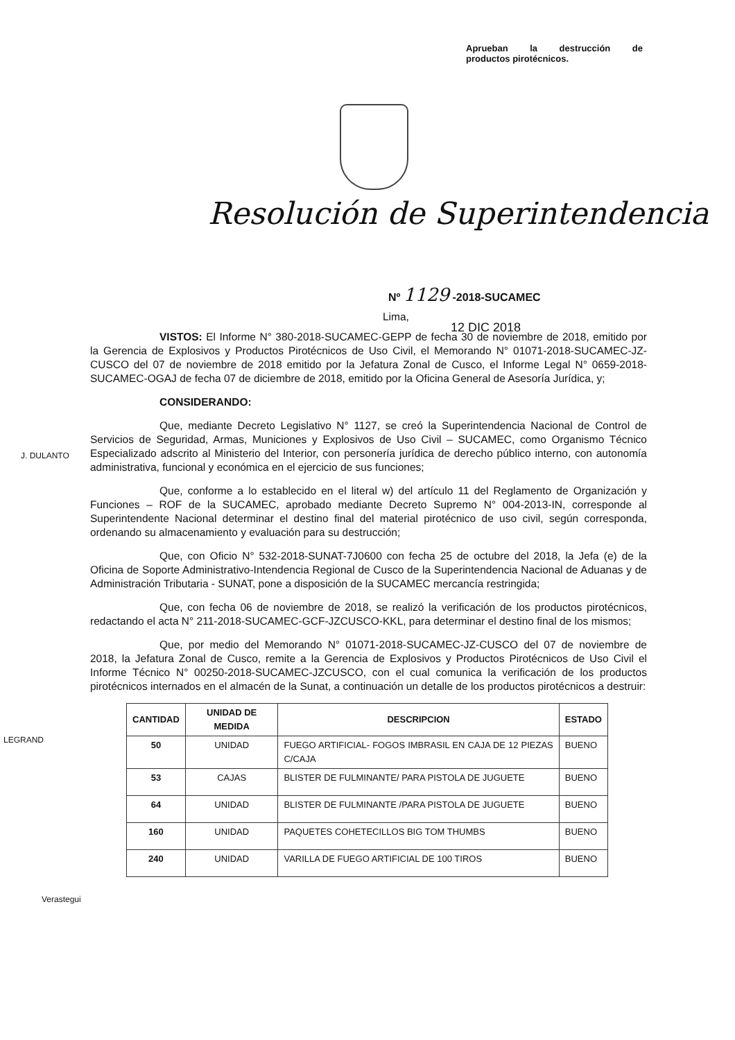Aprueban la destrucción de
productos pirotécnicos.
Resolución de Superintendencia
Nº 1129 -2018-SUCAMEC
Lima,
12 DIC 2018
J. DULANTO
LEGRAND
Verastegui
VISTOS: El Informe N° 380-2018-SUCAMEC-GEPP de fecha 30 de noviembre de 2018, emitido por la Gerencia de Explosivos y Productos Pirotécnicos de Uso Civil, el Memorando N° 01071-2018-SUCAMEC-JZ-CUSCO del 07 de noviembre de 2018 emitido por la Jefatura Zonal de Cusco, el Informe Legal N° 0659-2018-SUCAMEC-OGAJ de fecha 07 de diciembre de 2018, emitido por la Oficina General de Asesoría Jurídica, y;
CONSIDERANDO:
Que, mediante Decreto Legislativo N° 1127, se creó la Superintendencia Nacional de Control de Servicios de Seguridad, Armas, Municiones y Explosivos de Uso Civil – SUCAMEC, como Organismo Técnico Especializado adscrito al Ministerio del Interior, con personería jurídica de derecho público interno, con autonomía administrativa, funcional y económica en el ejercicio de sus funciones;
Que, conforme a lo establecido en el literal w) del artículo 11 del Reglamento de Organización y Funciones – ROF de la SUCAMEC, aprobado mediante Decreto Supremo N° 004-2013-IN, corresponde al Superintendente Nacional determinar el destino final del material pirotécnico de uso civil, según corresponda, ordenando su almacenamiento y evaluación para su destrucción;
Que, con Oficio N° 532-2018-SUNAT-7J0600 con fecha 25 de octubre del 2018, la Jefa (e) de la Oficina de Soporte Administrativo-Intendencia Regional de Cusco de la Superintendencia Nacional de Aduanas y de Administración Tributaria - SUNAT, pone a disposición de la SUCAMEC mercancía restringida;
Que, con fecha 06 de noviembre de 2018, se realizó la verificación de los productos pirotécnicos, redactando el acta N° 211-2018-SUCAMEC-GCF-JZCUSCO-KKL, para determinar el destino final de los mismos;
Que, por medio del Memorando N° 01071-2018-SUCAMEC-JZ-CUSCO del 07 de noviembre de 2018, la Jefatura Zonal de Cusco, remite a la Gerencia de Explosivos y Productos Pirotécnicos de Uso Civil el Informe Técnico N° 00250-2018-SUCAMEC-JZCUSCO, con el cual comunica la verificación de los productos pirotécnicos internados en el almacén de la Sunat, a continuación un detalle de los productos pirotécnicos a destruir:
| CANTIDAD | UNIDAD DE MEDIDA | DESCRIPCION | ESTADO |
| --- | --- | --- | --- |
| 50 | UNIDAD | FUEGO ARTIFICIAL- FOGOS IMBRASIL EN CAJA DE 12 PIEZAS C/CAJA | BUENO |
| 53 | CAJAS | BLISTER DE FULMINANTE/ PARA PISTOLA DE JUGUETE | BUENO |
| 64 | UNIDAD | BLISTER DE FULMINANTE /PARA PISTOLA DE JUGUETE | BUENO |
| 160 | UNIDAD | PAQUETES COHETECILLOS BIG TOM THUMBS | BUENO |
| 240 | UNIDAD | VARILLA DE FUEGO ARTIFICIAL DE 100 TIROS | BUENO |